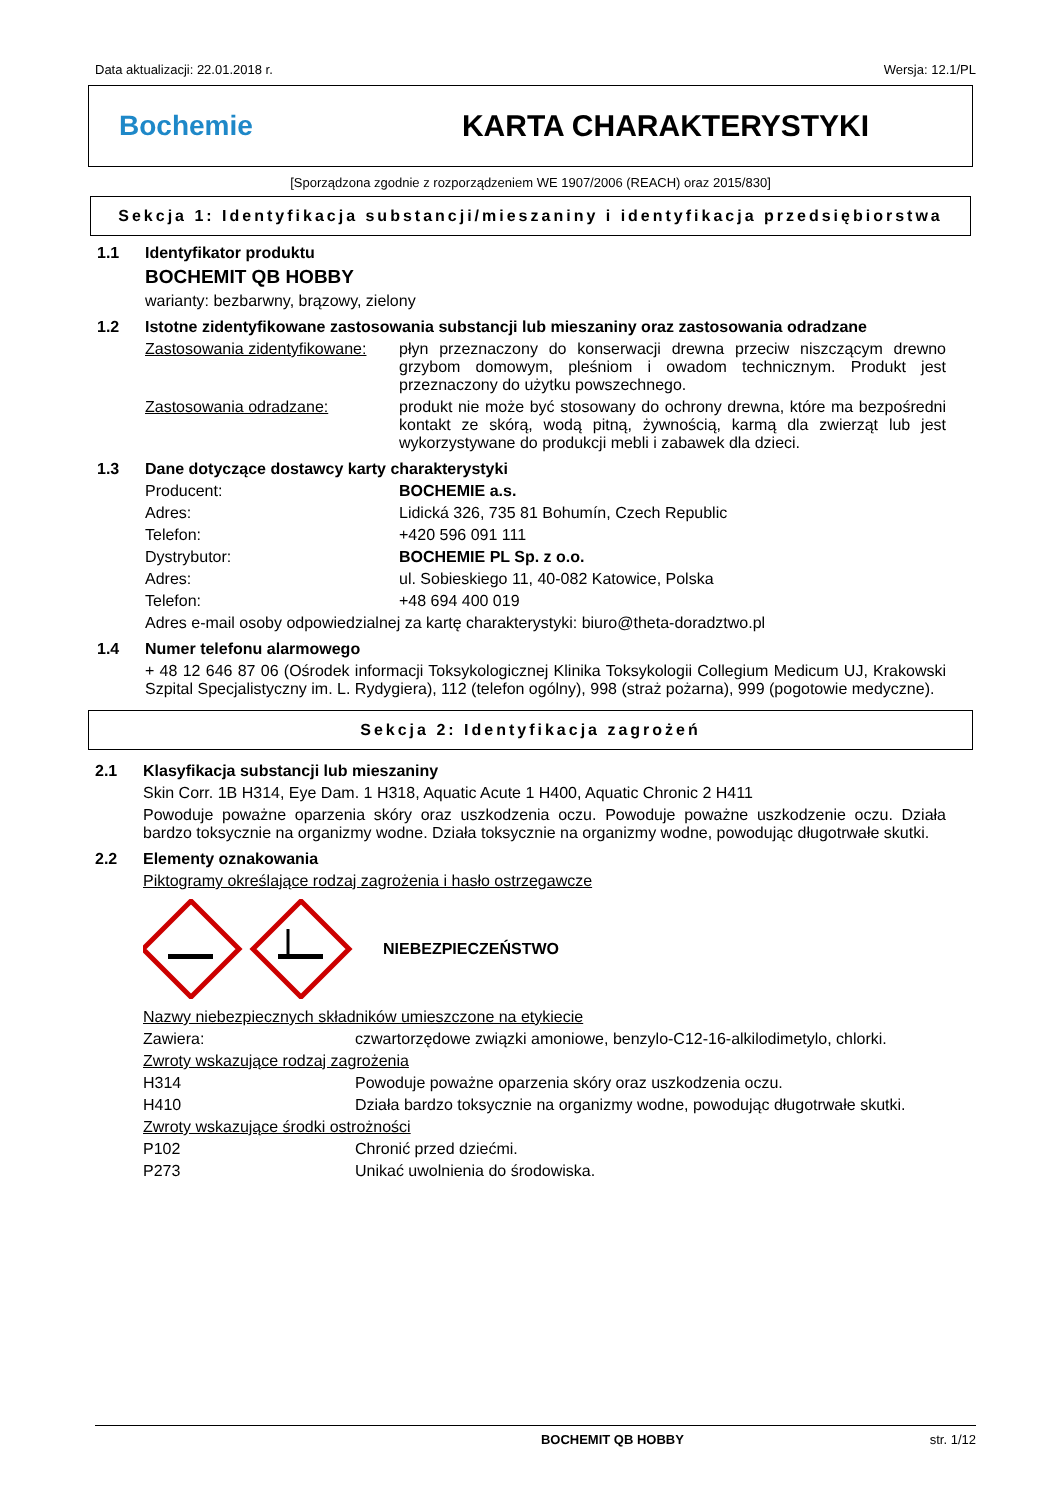Data aktualizacji: 22.01.2018 r. Wersja: 12.1/PL
Bochemie KARTA CHARAKTERYSTYKI
[Sporządzona zgodnie z rozporządzeniem WE 1907/2006 (REACH) oraz 2015/830]
Sekcja 1: Identyfikacja substancji/mieszaniny i identyfikacja przedsiębiorstwa
1.1 Identyfikator produktu
BOCHEMIT QB HOBBY
warianty: bezbarwny, brązowy, zielony
1.2 Istotne zidentyfikowane zastosowania substancji lub mieszaniny oraz zastosowania odradzane
Zastosowania zidentyfikowane:
płyn przeznaczony do konserwacji drewna przeciw niszczącym drewno grzybom domowym, pleśniom i owadom technicznym. Produkt jest przeznaczony do użytku powszechnego.
Zastosowania odradzane: produkt nie może być stosowany do ochrony drewna, które ma bezpośredni kontakt ze skórą, wodą pitną, żywnością, karmą dla zwierząt lub jest wykorzystywane do produkcji mebli i zabawek dla dzieci.
1.3 Dane dotyczące dostawcy karty charakterystyki
Producent: BOCHEMIE a.s.
Adres: Lidická 326, 735 81 Bohumín, Czech Republic
Telefon: +420 596 091 111
Dystrybutor: BOCHEMIE PL Sp. z o.o.
Adres: ul. Sobieskiego 11, 40-082 Katowice, Polska
Telefon: +48 694 400 019
Adres e-mail osoby odpowiedzialnej za kartę charakterystyki: biuro@theta-doradztwo.pl
1.4 Numer telefonu alarmowego
+ 48 12 646 87 06 (Ośrodek informacji Toksykologicznej Klinika Toksykologii Collegium Medicum UJ, Krakowski Szpital Specjalistyczny im. L. Rydygiera), 112 (telefon ogólny), 998 (straż pożarna), 999 (pogotowie medyczne).
Sekcja 2: Identyfikacja zagrożeń
2.1 Klasyfikacja substancji lub mieszaniny
Skin Corr. 1B H314, Eye Dam. 1 H318, Aquatic Acute 1 H400, Aquatic Chronic 2 H411
Powoduje poważne oparzenia skóry oraz uszkodzenia oczu. Powoduje poważne uszkodzenie oczu. Działa bardzo toksycznie na organizmy wodne. Działa toksycznie na organizmy wodne, powodując długotrwałe skutki.
2.2 Elementy oznakowania
Piktogramy określające rodzaj zagrożenia i hasło ostrzegawcze
NIEBEZPIECZEŃSTWO
Nazwy niebezpiecznych składników umieszczone na etykiecie
Zawiera: czwartorzędowe związki amoniowe, benzylo-C12-16-alkilodimetylo, chlorki.
Zwroty wskazujące rodzaj zagrożenia
H314 Powoduje poważne oparzenia skóry oraz uszkodzenia oczu.
H410 Działa bardzo toksycznie na organizmy wodne, powodując długotrwałe skutki.
Zwroty wskazujące środki ostrożności
P102 Chronić przed dziećmi.
P273 Unikać uwolnienia do środowiska.
BOCHEMIT QB HOBBY str. 1/12